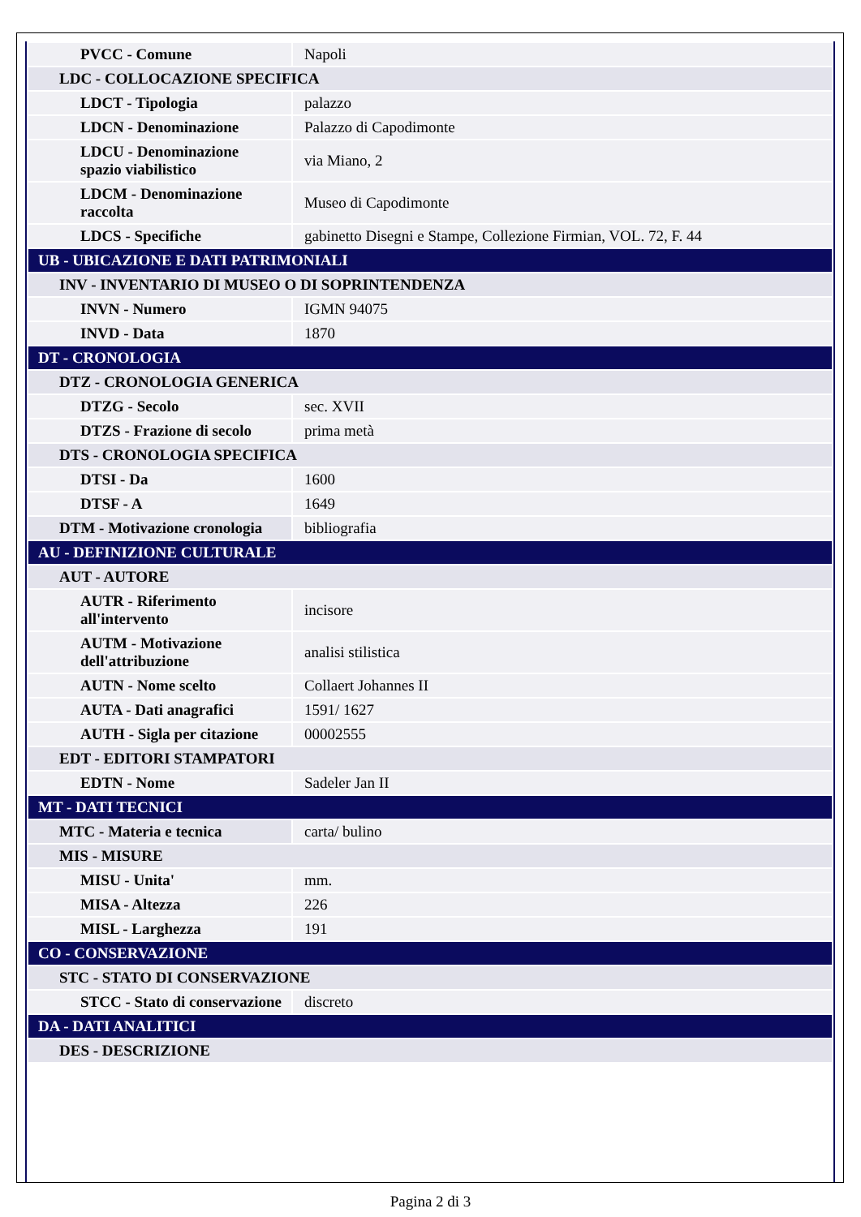| PVCC - Comune | Napoli |
| LDC - COLLOCAZIONE SPECIFICA | |
| LDCT - Tipologia | palazzo |
| LDCN - Denominazione | Palazzo di Capodimonte |
| LDCU - Denominazione spazio viabilistico | via Miano, 2 |
| LDCM - Denominazione raccolta | Museo di Capodimonte |
| LDCS - Specifiche | gabinetto Disegni e Stampe, Collezione Firmian, VOL. 72, F. 44 |
| UB - UBICAZIONE E DATI PATRIMONIALI | |
| INV - INVENTARIO DI MUSEO O DI SOPRINTENDENZA | |
| INVN - Numero | IGMN 94075 |
| INVD - Data | 1870 |
| DT - CRONOLOGIA | |
| DTZ - CRONOLOGIA GENERICA | |
| DTZG - Secolo | sec. XVII |
| DTZS - Frazione di secolo | prima metà |
| DTS - CRONOLOGIA SPECIFICA | |
| DTSI - Da | 1600 |
| DTSF - A | 1649 |
| DTM - Motivazione cronologia | bibliografia |
| AU - DEFINIZIONE CULTURALE | |
| AUT - AUTORE | |
| AUTR - Riferimento all'intervento | incisore |
| AUTM - Motivazione dell'attribuzione | analisi stilistica |
| AUTN - Nome scelto | Collaert Johannes II |
| AUTA - Dati anagrafici | 1591/ 1627 |
| AUTH - Sigla per citazione | 00002555 |
| EDT - EDITORI STAMPATORI | |
| EDTN - Nome | Sadeler Jan II |
| MT - DATI TECNICI | |
| MTC - Materia e tecnica | carta/ bulino |
| MIS - MISURE | |
| MISU - Unita' | mm. |
| MISA - Altezza | 226 |
| MISL - Larghezza | 191 |
| CO - CONSERVAZIONE | |
| STC - STATO DI CONSERVAZIONE | |
| STCC - Stato di conservazione | discreto |
| DA - DATI ANALITICI | |
| DES - DESCRIZIONE | |
Pagina 2 di 3